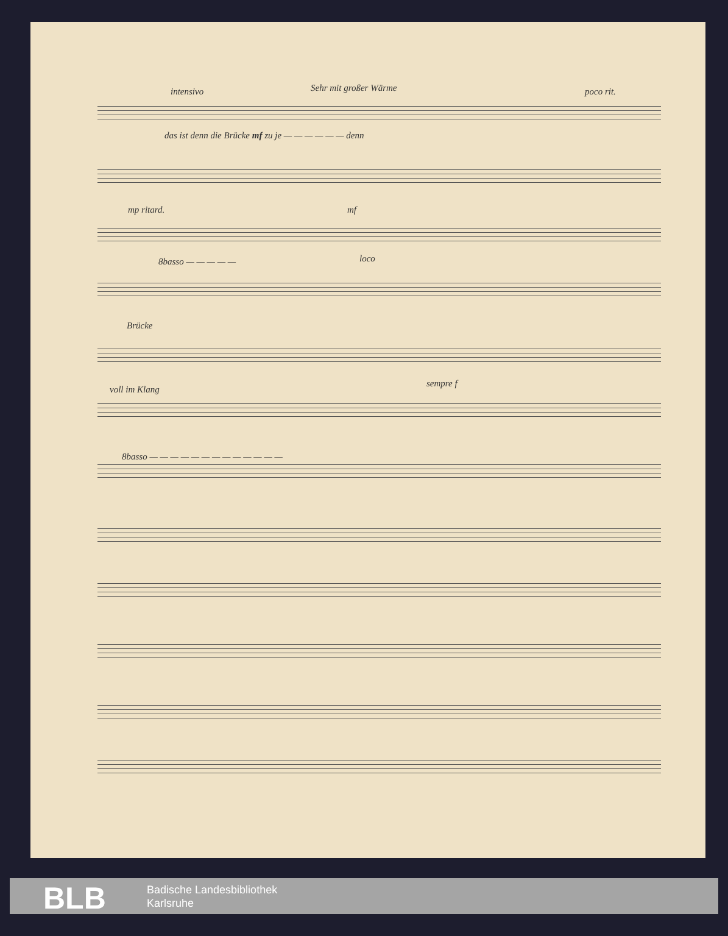intensivo Sehr mit großer Wärme poco rit.
das ist denn die Brücke mf zu je — — — — — — denn
mp ritard. mf
8basso — — — — — loco
Brücke
voll im Klang
sempre f
8basso — — — — — — — — — — — — —
BLB
Badische Landesbibliothek
Karlsruhe